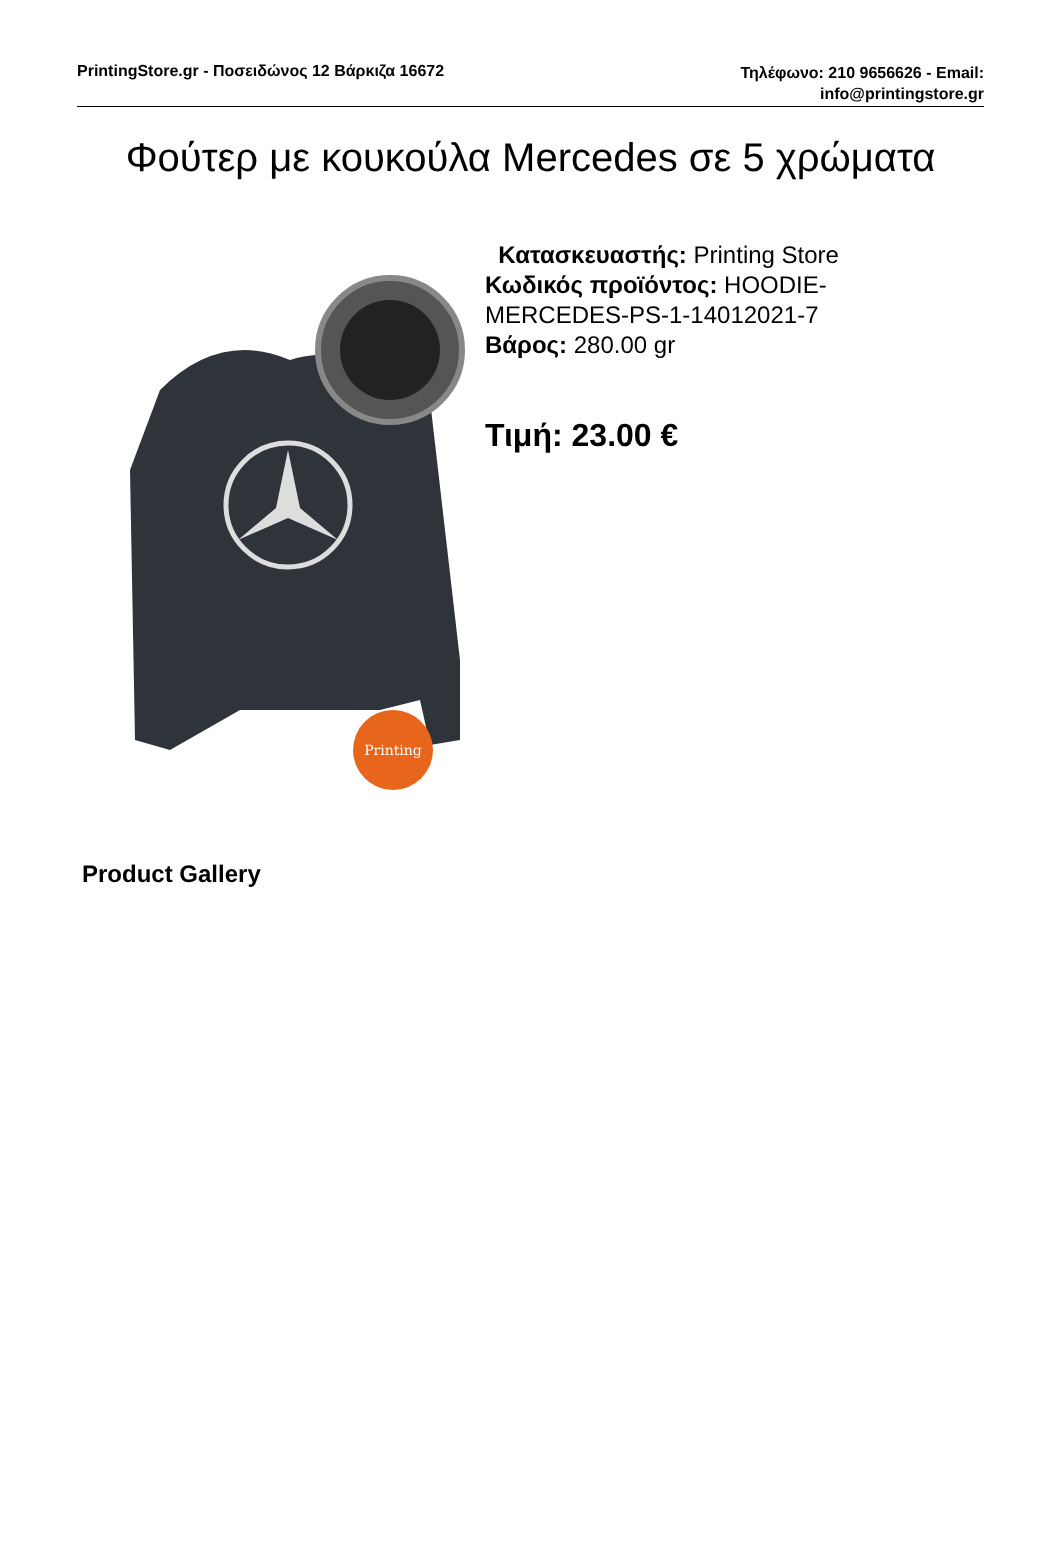PrintingStore.gr - Ποσειδώνος 12 Βάρκιζα 16672
Τηλέφωνο: 210 9656626 - Email:
info@printingstore.gr
Φούτερ με κουκούλα Mercedes σε 5 χρώματα
Printing
Κατασκευαστής: Printing Store
Κωδικός προϊόντος: HOODIE-MERCEDES-PS-1-14012021-7
Βάρος: 280.00 gr
Τιμή: 23.00 €
Product Gallery